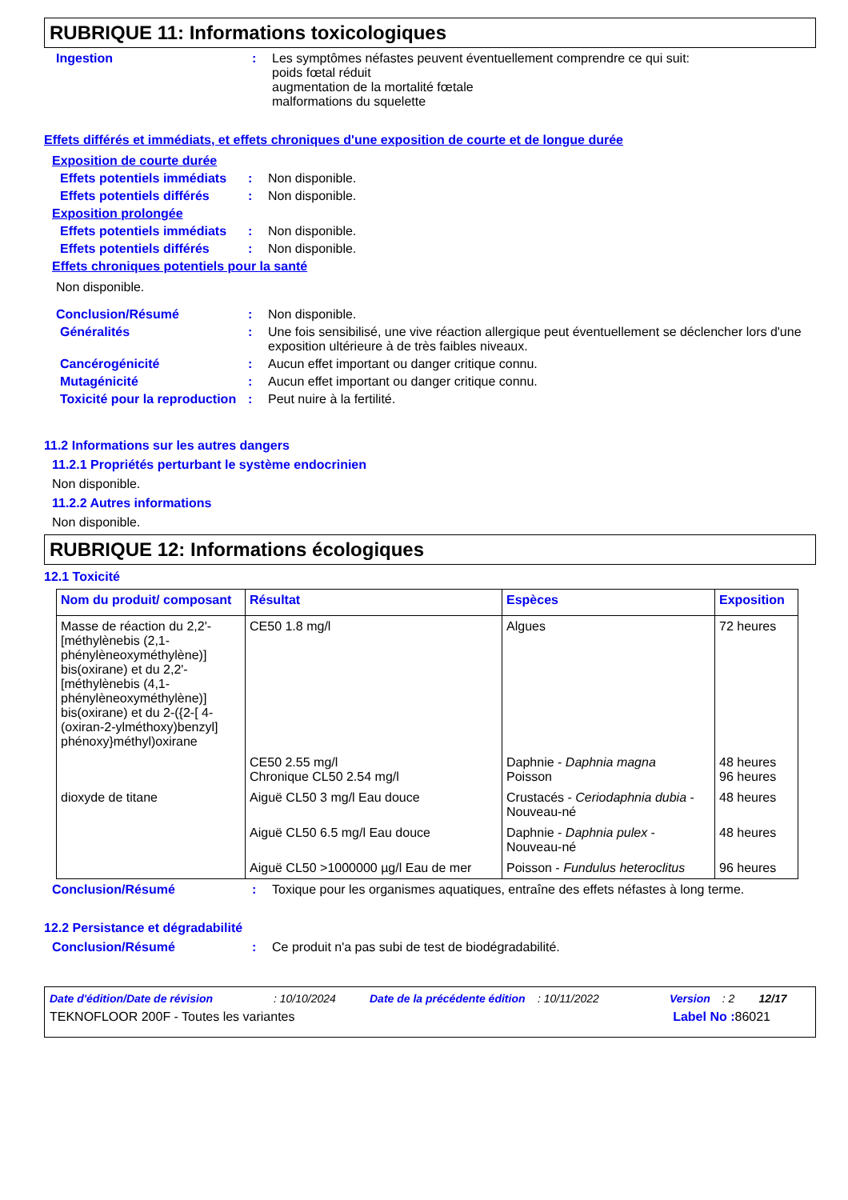RUBRIQUE 11: Informations toxicologiques
Ingestion : Les symptômes néfastes peuvent éventuellement comprendre ce qui suit:
poids fœtal réduit
augmentation de la mortalité fœtale
malformations du squelette
Effets différés et immédiats, et effets chroniques d'une exposition de courte et de longue durée
Exposition de courte durée
Effets potentiels immédiats
: Non disponible.
Effets potentiels différés
: Non disponible.
Exposition prolongée
Effets potentiels immédiats
: Non disponible.
Effets potentiels différés
: Non disponible.
Effets chroniques potentiels pour la santé
Non disponible.
Conclusion/Résumé : Non disponible.
Généralités : Une fois sensibilisé, une vive réaction allergique peut éventuellement se déclencher lors d'une exposition ultérieure à de très faibles niveaux.
Cancérogénicité : Aucun effet important ou danger critique connu.
Mutagénicité : Aucun effet important ou danger critique connu.
Toxicité pour la reproduction
: Peut nuire à la fertilité.
11.2 Informations sur les autres dangers
11.2.1 Propriétés perturbant le système endocrinien
Non disponible.
11.2.2 Autres informations
Non disponible.
RUBRIQUE 12: Informations écologiques
12.1 Toxicité
| Nom du produit/ composant | Résultat | Espèces | Exposition |
| --- | --- | --- | --- |
| Masse de réaction du 2,2'-[méthylènebis (2,1-phénylèneoxyméthylène)] bis(oxirane) et du 2,2'-[méthylènebis (4,1-phénylèneoxyméthylène)] bis(oxirane) et du 2-({2-[ 4-(oxiran-2-ylméthoxy)benzyl] phénoxy}méthyl)oxirane | CE50 1.8 mg/l | Algues | 72 heures |
| | CE50 2.55 mg/l Chronique CL50 2.54 mg/l | Daphnie - Daphnia magna Poisson | 48 heures 96 heures |
| dioxyde de titane | Aiguë CL50 3 mg/l Eau douce | Crustacés - Ceriodaphnia dubia - Nouveau-né | 48 heures |
| | Aiguë CL50 6.5 mg/l Eau douce | Daphnie - Daphnia pulex - Nouveau-né | 48 heures |
| | Aiguë CL50 >1000000 µg/l Eau de mer | Poisson - Fundulus heteroclitus | 96 heures |
Conclusion/Résumé : Toxique pour les organismes aquatiques, entraîne des effets néfastes à long terme.
12.2 Persistance et dégradabilité
Conclusion/Résumé : Ce produit n'a pas subi de test de biodégradabilité.
Date d'édition/Date de révision: 10/10/2024 Date de la précédente édition: 10/11/2022 Version: 2 12/17
TEKNOFLOOR 200F - Toutes les variantes Label No : 86021